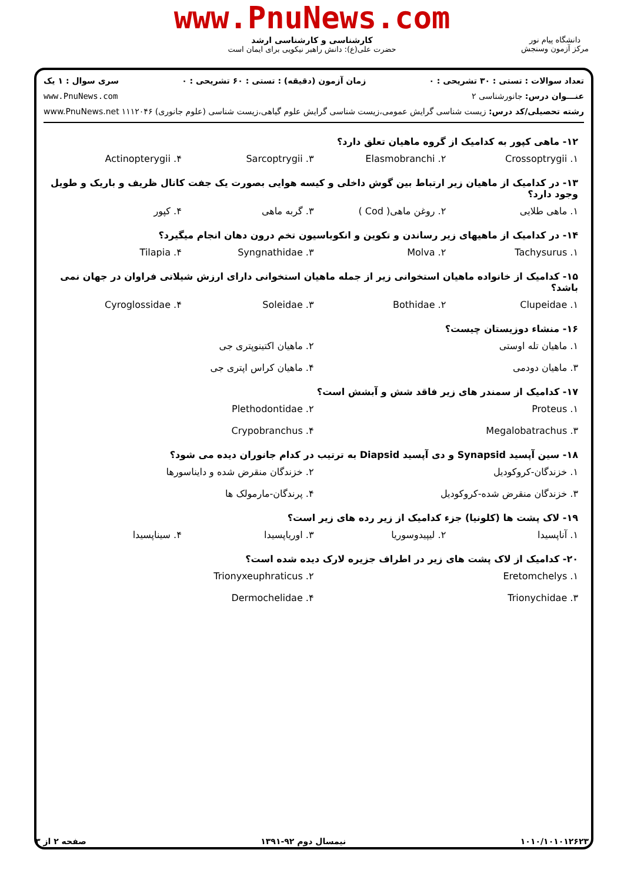www.PnuNews.com
کارشناسی و کارشناسی ارشد
حضرت علی(ع): دانش راهبر نیکویی برای ایمان است
دانشگاه پیام نور
مرکز آزمون وسنجش
تعداد سوالات : تستی : ۳۰ تشریحی : ۰ زمان آزمون (دقیقه) : تستی : ۶۰ تشریحی : ۰ سری سوال : ۱ یک
عنـــوان درس: جانورشناسی ۲ www.PnuNews.com
رشته تحصیلی/کد درس: زیست شناسی گرایش عمومی،زیست شناسی گرایش علوم گیاهی،زیست شناسی (علوم جانوری) ۱۱۱۲۰۴۶ www.PnuNews.net
۱۲- ماهی کپور به کدامیک از گروه ماهیان تعلق دارد؟
۱. Crossoptrygii ۲. Elasmobranchi ۳. Sarcoptrygii ۴. Actinopterygii
۱۳- در کدامیک از ماهیان زیر ارتباط بین گوش داخلی و کیسه هوایی بصورت یک جفت کانال ظریف و باریک و طویل وجود دارد؟
۱. ماهی طلایی ۲. روغن ماهی( Cod ) ۳. گربه ماهی ۴. کپور
۱۴- در کدامیک از ماهیهای زیر رساندن و تکوین و انکوباسیون تخم درون دهان انجام میگیرد؟
۱. Tachysurus ۲. Molva ۳. Syngnathidae ۴. Tilapia
۱۵- کدامیک از خانواده ماهیان استخوانی زیر از جمله ماهیان استخوانی دارای ارزش شیلاتی فراوان در جهان نمی باشد؟
۱. Clupeidae ۲. Bothidae ۳. Soleidae ۴. Cyroglossidae
۱۶- منشاء دوزیستان چیست؟
۱. ماهیان تله اوستی
۲. ماهیان اکتینوپتری جی
۳. ماهیان دودمی
۴. ماهیان کراس اپتری جی
۱۷- کدامیک از سمندر های زیر فاقد شش و آبشش است؟
۱. Proteus
۲. Plethodontidae
۳. Megalobatrachus
۴. Crypobranchus
۱۸- سین آپسید Synapsid و دی آپسید Diapsid به ترتیب در کدام جانوران دیده می شود؟
۱. خزندگان-کروکودیل
۲. خزندگان منقرض شده و دایناسورها
۳. خزندگان منقرض شده-کروکودیل
۴. پرندگان-مارمولک ها
۱۹- لاک پشت ها (کلونیا) جزء کدامیک از زیر رده های زیر است؟
۱. آناپسیدا ۲. لیپیدوسوریا ۳. اوریاپسیدا ۴. سیناپسیدا
۲۰- کدامیک از لاک پشت های زیر در اطراف جزیره لارک دیده شده است؟
۱. Eretomchelys
۲. Trionyxeuphraticus
۳. Trionychidae
۴. Dermochelidae
۱۰۱۰/۱۰۱۰۱۲۶۲۳ نیمسال دوم ۹۲-۱۳۹۱ صفحه ۲ از ۳